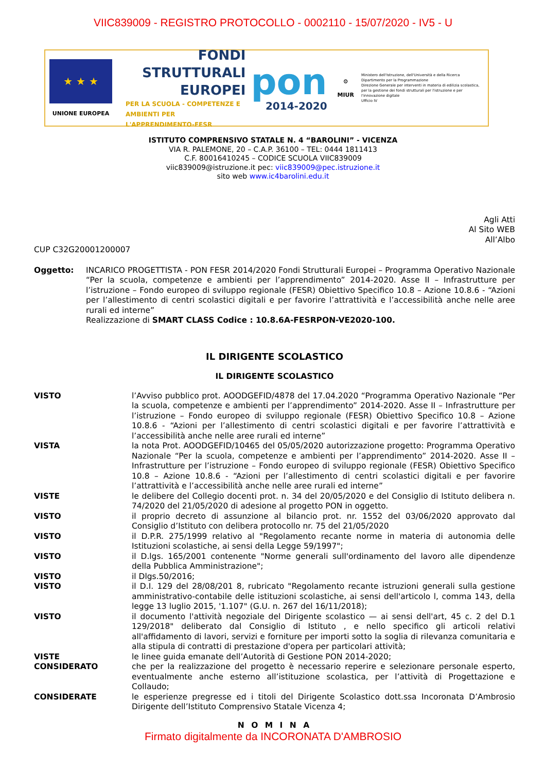VIIC839009 - REGISTRO PROTOCOLLO - 0002110 - 15/07/2020 - IV5 - U
★ ★ ★
UNIONE EUROPEA
FONDI
STRUTTURALI
EUROPEI
PER LA SCUOLA - COMPETENZE E AMBIENTI PER L'APPRENDIMENTO-FESR
pon
2014-2020
⚙
MIUR
Ministero dell'Istruzione, dell'Università e della Ricerca
Dipartimento per la Programmazione
Direzione Generale per interventi in materia di edilizia scolastica, per la gestione dei fondi strutturali per l'istruzione e per l'innovazione digitale
Ufficio IV
ISTITUTO COMPRENSIVO STATALE N. 4 “BAROLINI” - VICENZA
VIA R. PALEMONE, 20 – C.A.P. 36100 – TEL: 0444 1811413
C.F. 80016410245 – CODICE SCUOLA VIIC839009
viic839009@istruzione.it pec: viic839009@pec.istruzione.it
sito web www.ic4barolini.edu.it
Agli Atti
Al Sito WEB
All’Albo
CUP C32G20001200007
Oggetto: INCARICO PROGETTISTA - PON FESR 2014/2020 Fondi Strutturali Europei – Programma Operativo Nazionale “Per la scuola, competenze e ambienti per l’apprendimento” 2014-2020. Asse II – Infrastrutture per l’istruzione – Fondo europeo di sviluppo regionale (FESR) Obiettivo Specifico 10.8 – Azione 10.8.6 - “Azioni per l’allestimento di centri scolastici digitali e per favorire l’attrattività e l’accessibilità anche nelle aree rurali ed interne”
Realizzazione di SMART CLASS Codice : 10.8.6A-FESRPON-VE2020-100.
IL DIRIGENTE SCOLASTICO
IL DIRIGENTE SCOLASTICO
VISTO l’Avviso pubblico prot. AOODGEFID/4878 del 17.04.2020 “Programma Operativo Nazionale “Per la scuola, competenze e ambienti per l’apprendimento” 2014-2020. Asse II – Infrastrutture per l’istruzione – Fondo europeo di sviluppo regionale (FESR) Obiettivo Specifico 10.8 – Azione 10.8.6 - “Azioni per l’allestimento di centri scolastici digitali e per favorire l’attrattività e l’accessibilità anche nelle aree rurali ed interne”
VISTA la nota Prot. AOODGEFID/10465 del 05/05/2020 autorizzazione progetto: Programma Operativo Nazionale “Per la scuola, competenze e ambienti per l’apprendimento” 2014-2020. Asse II – Infrastrutture per l’istruzione – Fondo europeo di sviluppo regionale (FESR) Obiettivo Specifico 10.8 – Azione 10.8.6 - “Azioni per l’allestimento di centri scolastici digitali e per favorire l’attrattività e l’accessibilità anche nelle aree rurali ed interne”
VISTE le delibere del Collegio docenti prot. n. 34 del 20/05/2020 e del Consiglio di Istituto delibera n. 74/2020 del 21/05/2020 di adesione al progetto PON in oggetto.
VISTO il proprio decreto di assunzione al bilancio prot. nr. 1552 del 03/06/2020 approvato dal Consiglio d’Istituto con delibera protocollo nr. 75 del 21/05/2020
VISTO il D.P.R. 275/1999 relativo al "Regolamento recante norme in materia di autonomia delle Istituzioni scolastiche, ai sensi della Legge 59/1997";
VISTO il D.lgs. 165/2001 contenente "Norme generali sull'ordinamento del lavoro alle dipendenze della Pubblica Amministrazione";
VISTO il Dlgs.50/2016;
VISTO il D.I. 129 del 28/08/201 8, rubricato "Regolamento recante istruzioni generali sulla gestione amministrativo-contabile delle istituzioni scolastiche, ai sensi dell'articolo l, comma 143, della legge 13 luglio 2015, '1.107" (G.U. n. 267 del 16/11/2018);
VISTO il documento l'attività negoziale del Dirigente scolastico — ai sensi dell'art, 45 c. 2 del D.1 129/2018" deliberato dal Consiglio di Istituto , e nello specifico gli articoli relativi all'affidamento di lavori, servizi e forniture per importi sotto la soglia di rilevanza comunitaria e alla stipula di contratti di prestazione d'opera per particolari attività;
VISTE le linee guida emanate dell’Autorità di Gestione PON 2014-2020;
CONSIDERATO che per la realizzazione del progetto è necessario reperire e selezionare personale esperto, eventualmente anche esterno all’istituzione scolastica, per l’attività di Progettazione e Collaudo;
CONSIDERATE le esperienze pregresse ed i titoli del Dirigente Scolastico dott.ssa Incoronata D’Ambrosio Dirigente dell’Istituto Comprensivo Statale Vicenza 4;
N O M I N A
Firmato digitalmente da INCORONATA D'AMBROSIO